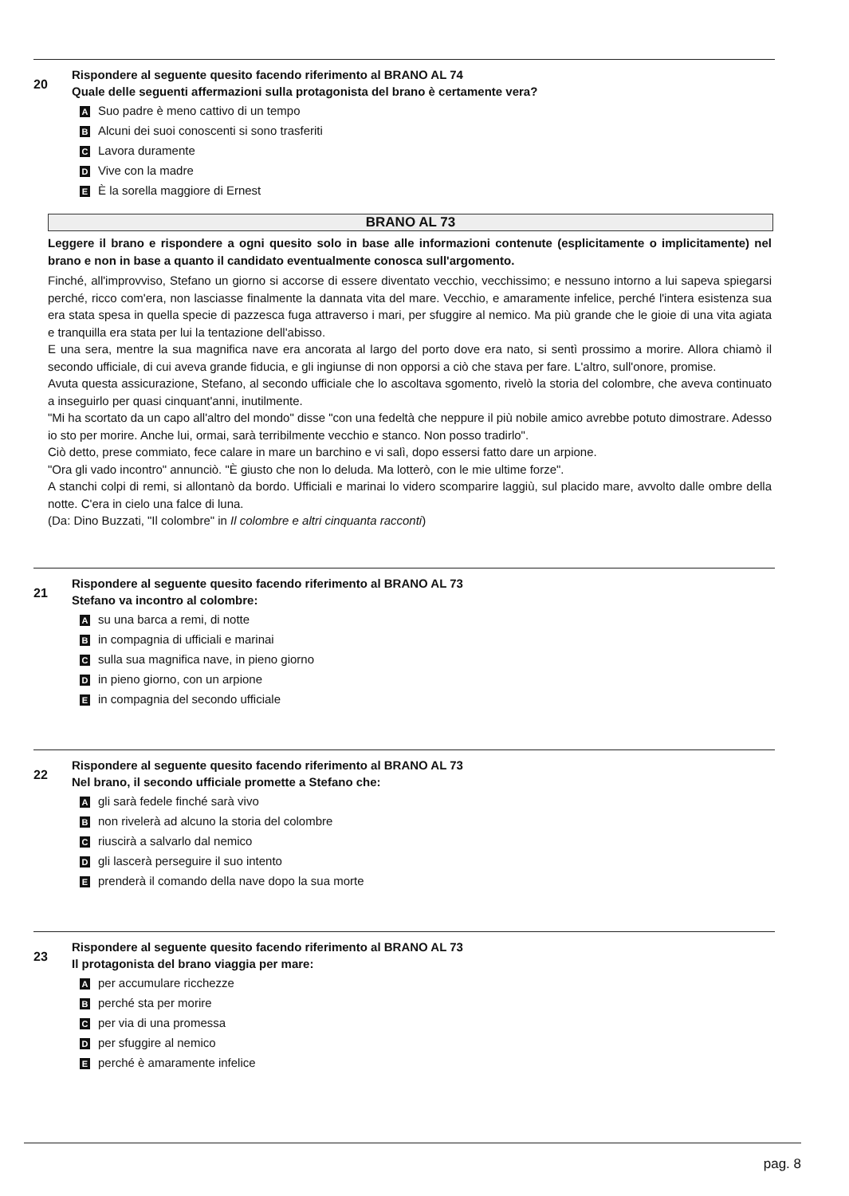20
Rispondere al seguente quesito facendo riferimento al BRANO AL 74
Quale delle seguenti affermazioni sulla protagonista del brano è certamente vera?
A Suo padre è meno cattivo di un tempo
B Alcuni dei suoi conoscenti si sono trasferiti
C Lavora duramente
D Vive con la madre
E È la sorella maggiore di Ernest
BRANO AL 73
Leggere il brano e rispondere a ogni quesito solo in base alle informazioni contenute (esplicitamente o implicitamente) nel brano e non in base a quanto il candidato eventualmente conosca sull'argomento.
Finché, all'improvviso, Stefano un giorno si accorse di essere diventato vecchio, vecchissimo; e nessuno intorno a lui sapeva spiegarsi perché, ricco com'era, non lasciasse finalmente la dannata vita del mare. Vecchio, e amaramente infelice, perché l'intera esistenza sua era stata spesa in quella specie di pazzesca fuga attraverso i mari, per sfuggire al nemico. Ma più grande che le gioie di una vita agiata e tranquilla era stata per lui la tentazione dell'abisso.
E una sera, mentre la sua magnifica nave era ancorata al largo del porto dove era nato, si sentì prossimo a morire. Allora chiamò il secondo ufficiale, di cui aveva grande fiducia, e gli ingiunse di non opporsi a ciò che stava per fare. L'altro, sull'onore, promise.
Avuta questa assicurazione, Stefano, al secondo ufficiale che lo ascoltava sgomento, rivelò la storia del colombre, che aveva continuato a inseguirlo per quasi cinquant'anni, inutilmente.
"Mi ha scortato da un capo all'altro del mondo" disse "con una fedeltà che neppure il più nobile amico avrebbe potuto dimostrare. Adesso io sto per morire. Anche lui, ormai, sarà terribilmente vecchio e stanco. Non posso tradirlo".
Ciò detto, prese commiato, fece calare in mare un barchino e vi salì, dopo essersi fatto dare un arpione.
"Ora gli vado incontro" annunciò. "È giusto che non lo deluda. Ma lotterò, con le mie ultime forze".
A stanchi colpi di remi, si allontanò da bordo. Ufficiali e marinai lo videro scomparire laggiù, sul placido mare, avvolto dalle ombre della notte. C'era in cielo una falce di luna.
(Da: Dino Buzzati, "Il colombre" in Il colombre e altri cinquanta racconti)
21
Rispondere al seguente quesito facendo riferimento al BRANO AL 73
Stefano va incontro al colombre:
Asu una barca a remi, di notte
Bin compagnia di ufficiali e marinai
Csulla sua magnifica nave, in pieno giorno
Din pieno giorno, con un arpione
Ein compagnia del secondo ufficiale
22
Rispondere al seguente quesito facendo riferimento al BRANO AL 73
Nel brano, il secondo ufficiale promette a Stefano che:
Agli sarà fedele finché sarà vivo
Bnon rivelerà ad alcuno la storia del colombre
Criuscirà a salvarlo dal nemico
Dgli lascerà perseguire il suo intento
Eprenderà il comando della nave dopo la sua morte
23
Rispondere al seguente quesito facendo riferimento al BRANO AL 73
Il protagonista del brano viaggia per mare:
Aper accumulare ricchezze
Bperché sta per morire
Cper via di una promessa
Dper sfuggire al nemico
Eperché è amaramente infelice
pag. 8